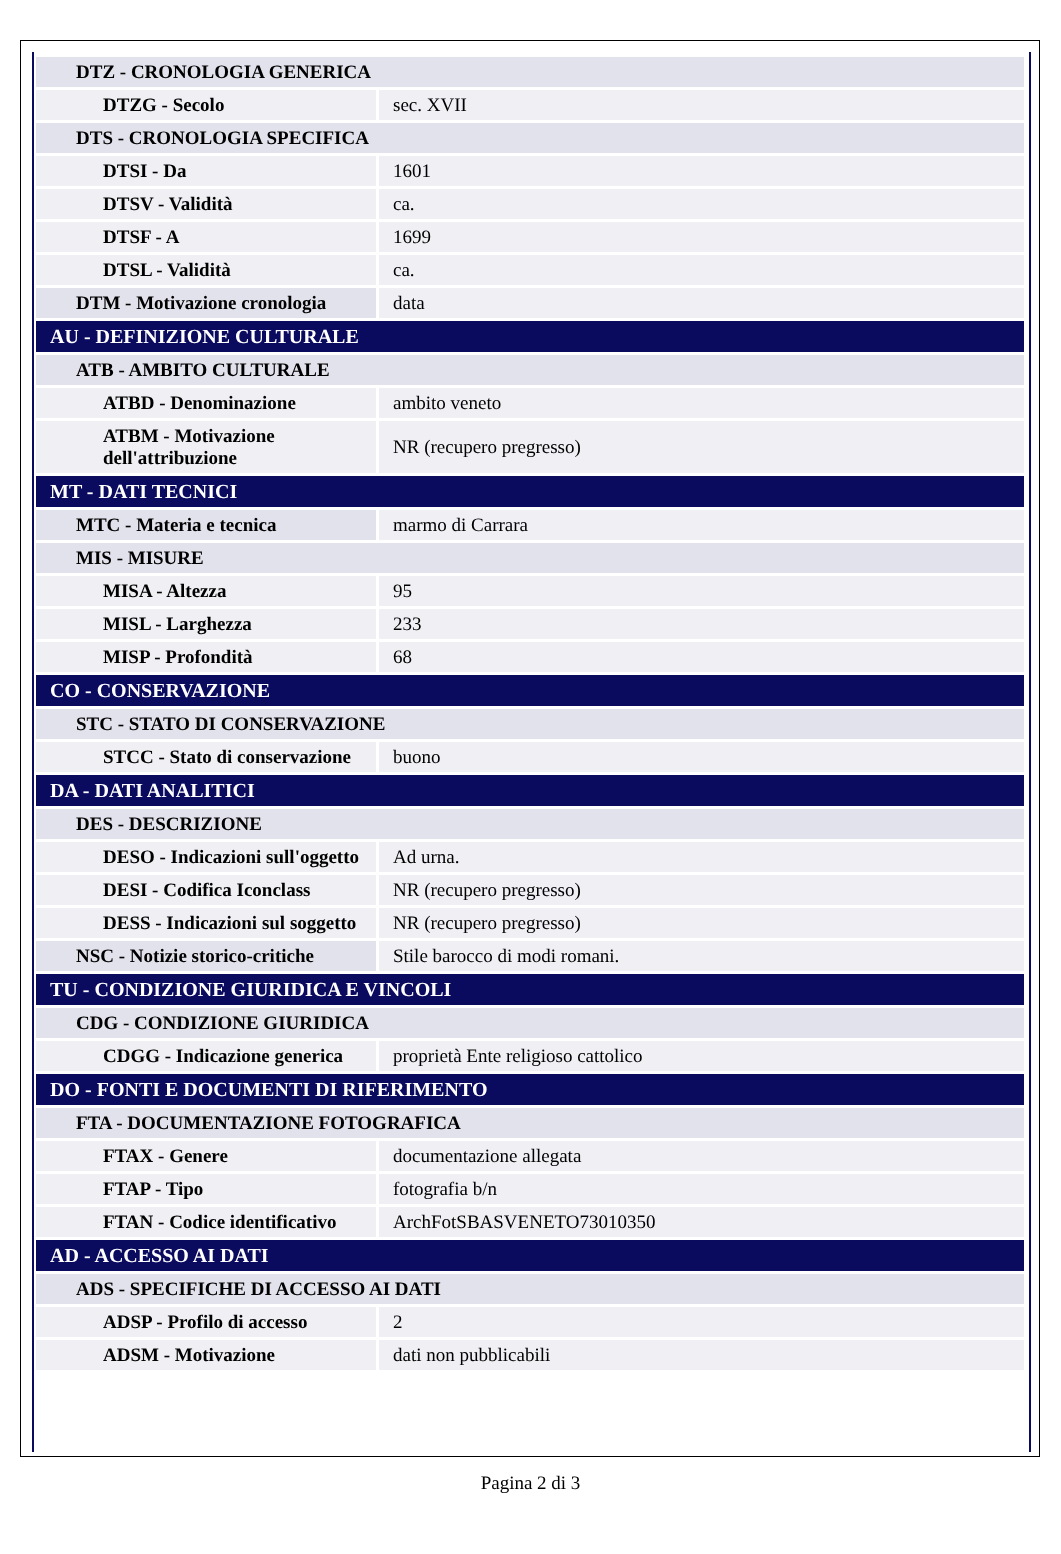| DTZ - CRONOLOGIA GENERICA | |
| DTZG - Secolo | sec. XVII |
| DTS - CRONOLOGIA SPECIFICA | |
| DTSI - Da | 1601 |
| DTSV - Validità | ca. |
| DTSF - A | 1699 |
| DTSL - Validità | ca. |
| DTM - Motivazione cronologia | data |
| AU - DEFINIZIONE CULTURALE | |
| ATB - AMBITO CULTURALE | |
| ATBD - Denominazione | ambito veneto |
| ATBM - Motivazione dell'attribuzione | NR (recupero pregresso) |
| MT - DATI TECNICI | |
| MTC - Materia e tecnica | marmo di Carrara |
| MIS - MISURE | |
| MISA - Altezza | 95 |
| MISL - Larghezza | 233 |
| MISP - Profondità | 68 |
| CO - CONSERVAZIONE | |
| STC - STATO DI CONSERVAZIONE | |
| STCC - Stato di conservazione | buono |
| DA - DATI ANALITICI | |
| DES - DESCRIZIONE | |
| DESO - Indicazioni sull'oggetto | Ad urna. |
| DESI - Codifica Iconclass | NR (recupero pregresso) |
| DESS - Indicazioni sul soggetto | NR (recupero pregresso) |
| NSC - Notizie storico-critiche | Stile barocco di modi romani. |
| TU - CONDIZIONE GIURIDICA E VINCOLI | |
| CDG - CONDIZIONE GIURIDICA | |
| CDGG - Indicazione generica | proprietà Ente religioso cattolico |
| DO - FONTI E DOCUMENTI DI RIFERIMENTO | |
| FTA - DOCUMENTAZIONE FOTOGRAFICA | |
| FTAX - Genere | documentazione allegata |
| FTAP - Tipo | fotografia b/n |
| FTAN - Codice identificativo | ArchFotSBASVENETO73010350 |
| AD - ACCESSO AI DATI | |
| ADS - SPECIFICHE DI ACCESSO AI DATI | |
| ADSP - Profilo di accesso | 2 |
| ADSM - Motivazione | dati non pubblicabili |
Pagina 2 di 3